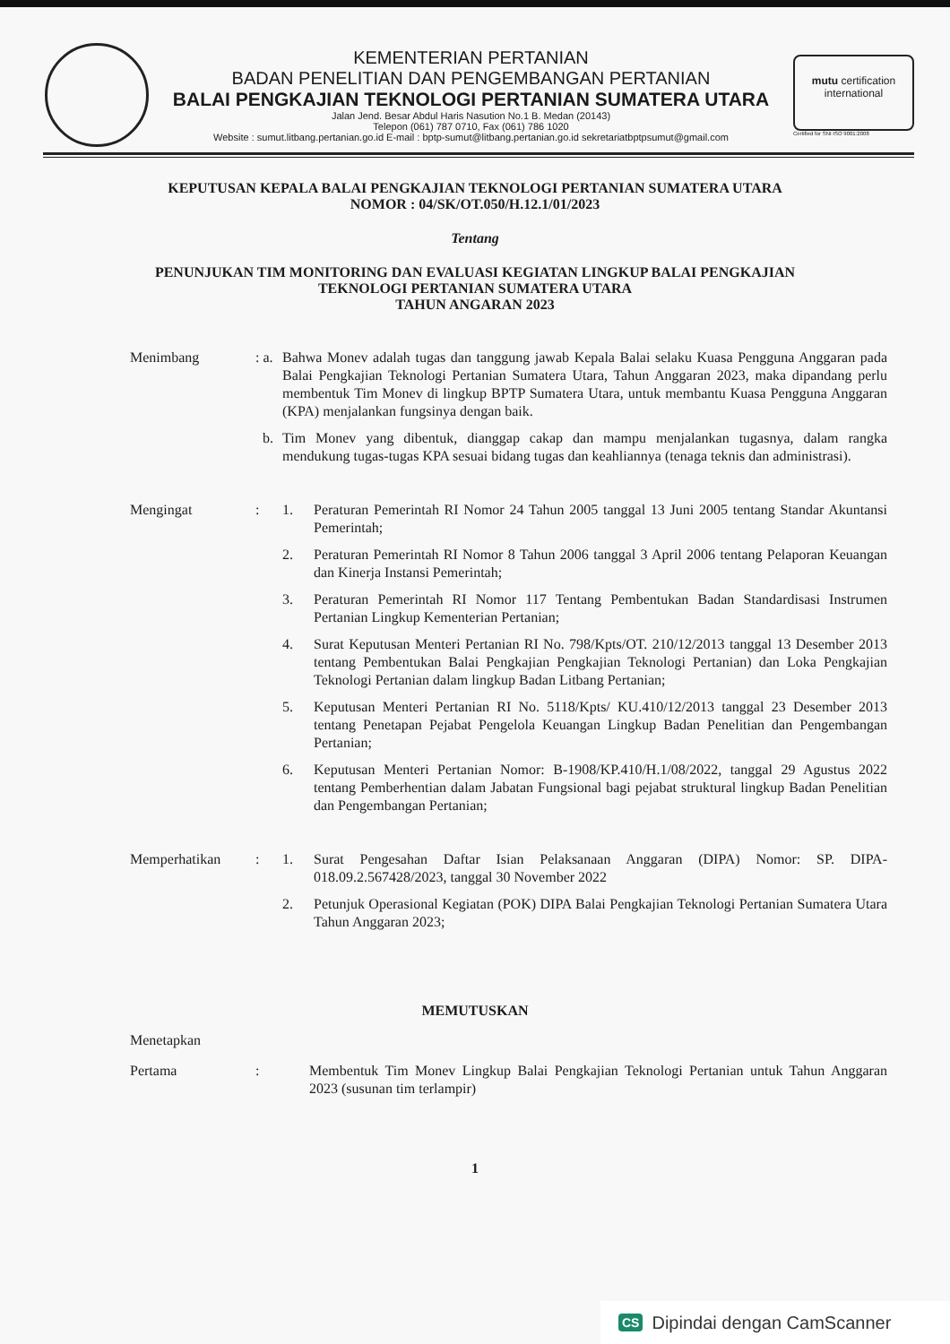KEMENTERIAN PERTANIAN
BADAN PENELITIAN DAN PENGEMBANGAN PERTANIAN
BALAI PENGKAJIAN TEKNOLOGI PERTANIAN SUMATERA UTARA
Jalan Jend. Besar Abdul Haris Nasution No.1 B. Medan (20143)
Telepon (061) 787 0710, Fax (061) 786 1020
Website : sumut.litbang.pertanian.go.id E-mail : bptp-sumut@litbang.pertanian.go.id sekretariatbptpsumut@gmail.com
mutu certification
international
Certified for SNI ISO 9001:2008
KEPUTUSAN KEPALA BALAI PENGKAJIAN TEKNOLOGI PERTANIAN SUMATERA UTARA
NOMOR : 04/SK/OT.050/H.12.1/01/2023
Tentang
PENUNJUKAN TIM MONITORING DAN EVALUASI KEGIATAN LINGKUP BALAI PENGKAJIAN
TEKNOLOGI PERTANIAN SUMATERA UTARA
TAHUN ANGARAN 2023
Menimbang : a.
Bahwa Monev adalah tugas dan tanggung jawab Kepala Balai selaku Kuasa Pengguna Anggaran pada Balai Pengkajian Teknologi Pertanian Sumatera Utara, Tahun Anggaran 2023, maka dipandang perlu membentuk Tim Monev di lingkup BPTP Sumatera Utara, untuk membantu Kuasa Pengguna Anggaran (KPA) menjalankan fungsinya dengan baik.
b. Tim Monev yang dibentuk, dianggap cakap dan mampu menjalankan tugasnya, dalam rangka mendukung tugas-tugas KPA sesuai bidang tugas dan keahliannya (tenaga teknis dan administrasi).
Mengingat : 1. Peraturan Pemerintah RI Nomor 24 Tahun 2005 tanggal 13 Juni 2005 tentang Standar Akuntansi Pemerintah;
2. Peraturan Pemerintah RI Nomor 8 Tahun 2006 tanggal 3 April 2006 tentang Pelaporan Keuangan dan Kinerja Instansi Pemerintah;
3. Peraturan Pemerintah RI Nomor 117 Tentang Pembentukan Badan Standardisasi Instrumen Pertanian Lingkup Kementerian Pertanian;
4. Surat Keputusan Menteri Pertanian RI No. 798/Kpts/OT. 210/12/2013 tanggal 13 Desember 2013 tentang Pembentukan Balai Pengkajian Pengkajian Teknologi Pertanian) dan Loka Pengkajian Teknologi Pertanian dalam lingkup Badan Litbang Pertanian;
5. Keputusan Menteri Pertanian RI No. 5118/Kpts/ KU.410/12/2013 tanggal 23 Desember 2013 tentang Penetapan Pejabat Pengelola Keuangan Lingkup Badan Penelitian dan Pengembangan Pertanian;
6. Keputusan Menteri Pertanian Nomor: B-1908/KP.410/H.1/08/2022, tanggal 29 Agustus 2022 tentang Pemberhentian dalam Jabatan Fungsional bagi pejabat struktural lingkup Badan Penelitian dan Pengembangan Pertanian;
Memperhatikan : 1. Surat Pengesahan Daftar Isian Pelaksanaan Anggaran (DIPA) Nomor: SP. DIPA-018.09.2.567428/2023, tanggal 30 November 2022
2. Petunjuk Operasional Kegiatan (POK) DIPA Balai Pengkajian Teknologi Pertanian Sumatera Utara Tahun Anggaran 2023;
MEMUTUSKAN
Menetapkan
Pertama : Membentuk Tim Monev Lingkup Balai Pengkajian Teknologi Pertanian untuk Tahun Anggaran 2023 (susunan tim terlampir)
1
CS Dipindai dengan CamScanner